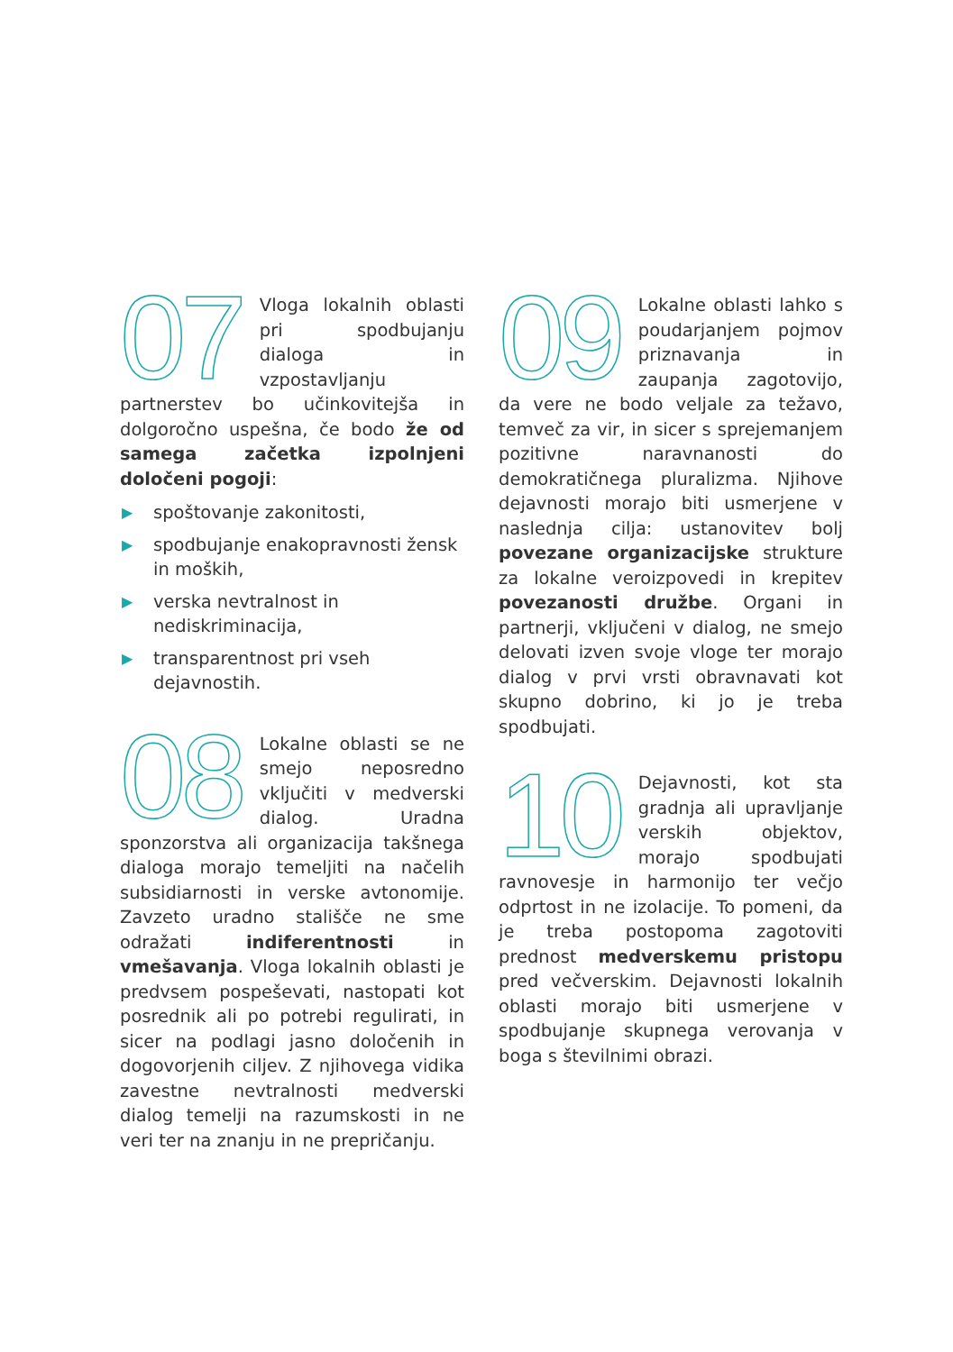07 Vloga lokalnih oblasti pri spodbujanju dialoga in vzpostavljanju partnerstev bo učinkovitejša in dolgoročno uspešna, če bodo že od samega začetka izpolnjeni določeni pogoji:
▶ spoštovanje zakonitosti,
▶ spodbujanje enakopravnosti žensk in moških,
▶ verska nevtralnost in nediskriminacija,
▶ transparentnost pri vseh dejavnostih.
08 Lokalne oblasti se ne smejo neposredno vključiti v medverski dialog. Uradna sponzorstva ali organizacija takšnega dialoga morajo temeljiti na načelih subsidiarnosti in verske avtonomije. Zavzeto uradno stališče ne sme odražati indiferentnosti in vmešavanja. Vloga lokalnih oblasti je predvsem pospeševati, nastopati kot posrednik ali po potrebi regulirati, in sicer na podlagi jasno določenih in dogovorjenih ciljev. Z njihovega vidika zavestne nevtralnosti medverski dialog temelji na razumskosti in ne veri ter na znanju in ne prepričanju.
09 Lokalne oblasti lahko s poudarjanjem pojmov priznavanja in zaupanja zagotovijo, da vere ne bodo veljale za težavo, temveč za vir, in sicer s sprejemanjem pozitivne naravnanosti do demokratičnega pluralizma. Njihove dejavnosti morajo biti usmerjene v naslednja cilja: ustanovitev bolj povezane organizacijske strukture za lokalne veroizpovedi in krepitev povezanosti družbe. Organi in partnerji, vključeni v dialog, ne smejo delovati izven svoje vloge ter morajo dialog v prvi vrsti obravnavati kot skupno dobrino, ki jo je treba spodbujati.
10 Dejavnosti, kot sta gradnja ali upravljanje verskih objektov, morajo spodbujati ravnovesje in harmonijo ter večjo odprtost in ne izolacije. To pomeni, da je treba postopoma zagotoviti prednost medverskemu pristopu pred večverskim. Dejavnosti lokalnih oblasti morajo biti usmerjene v spodbujanje skupnega verovanja v boga s številnimi obrazi.